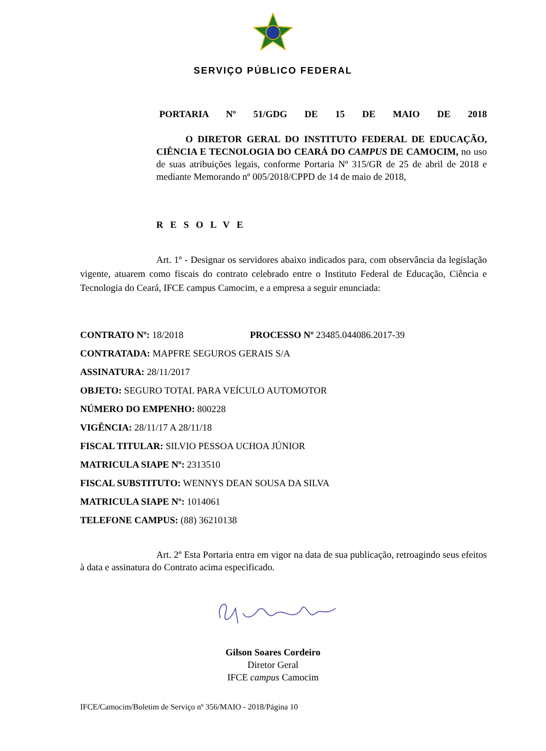SERVIÇO PÚBLICO FEDERAL
PORTARIA Nº 51/GDG DE 15 DE MAIO DE 2018
O DIRETOR GERAL DO INSTITUTO FEDERAL DE EDUCAÇÃO, CIÊNCIA E TECNOLOGIA DO CEARÁ DO CAMPUS DE CAMOCIM, no uso de suas atribuições legais, conforme Portaria Nº 315/GR de 25 de abril de 2018 e mediante Memorando nº 005/2018/CPPD de 14 de maio de 2018,
RESOLVE
Art. 1º - Designar os servidores abaixo indicados para, com observância da legislação vigente, atuarem como fiscais do contrato celebrado entre o Instituto Federal de Educação, Ciência e Tecnologia do Ceará, IFCE campus Camocim, e a empresa a seguir enunciada:
CONTRATO Nº: 18/2018 PROCESSO Nº 23485.044086.2017-39
CONTRATADA: MAPFRE SEGUROS GERAIS S/A
ASSINATURA: 28/11/2017
OBJETO: SEGURO TOTAL PARA VEÍCULO AUTOMOTOR
NÚMERO DO EMPENHO: 800228
VIGÊNCIA: 28/11/17 A 28/11/18
FISCAL TITULAR: SILVIO PESSOA UCHOA JÚNIOR
MATRICULA SIAPE Nº: 2313510
FISCAL SUBSTITUTO: WENNYS DEAN SOUSA DA SILVA
MATRICULA SIAPE Nº: 1014061
TELEFONE CAMPUS: (88) 36210138
Art. 2º Esta Portaria entra em vigor na data de sua publicação, retroagindo seus efeitos à data e assinatura do Contrato acima especificado.
Gilson Soares Cordeiro
Diretor Geral
IFCE campus Camocim
IFCE/Camocim/Boletim de Serviço nº 356/MAIO - 2018/Página 10